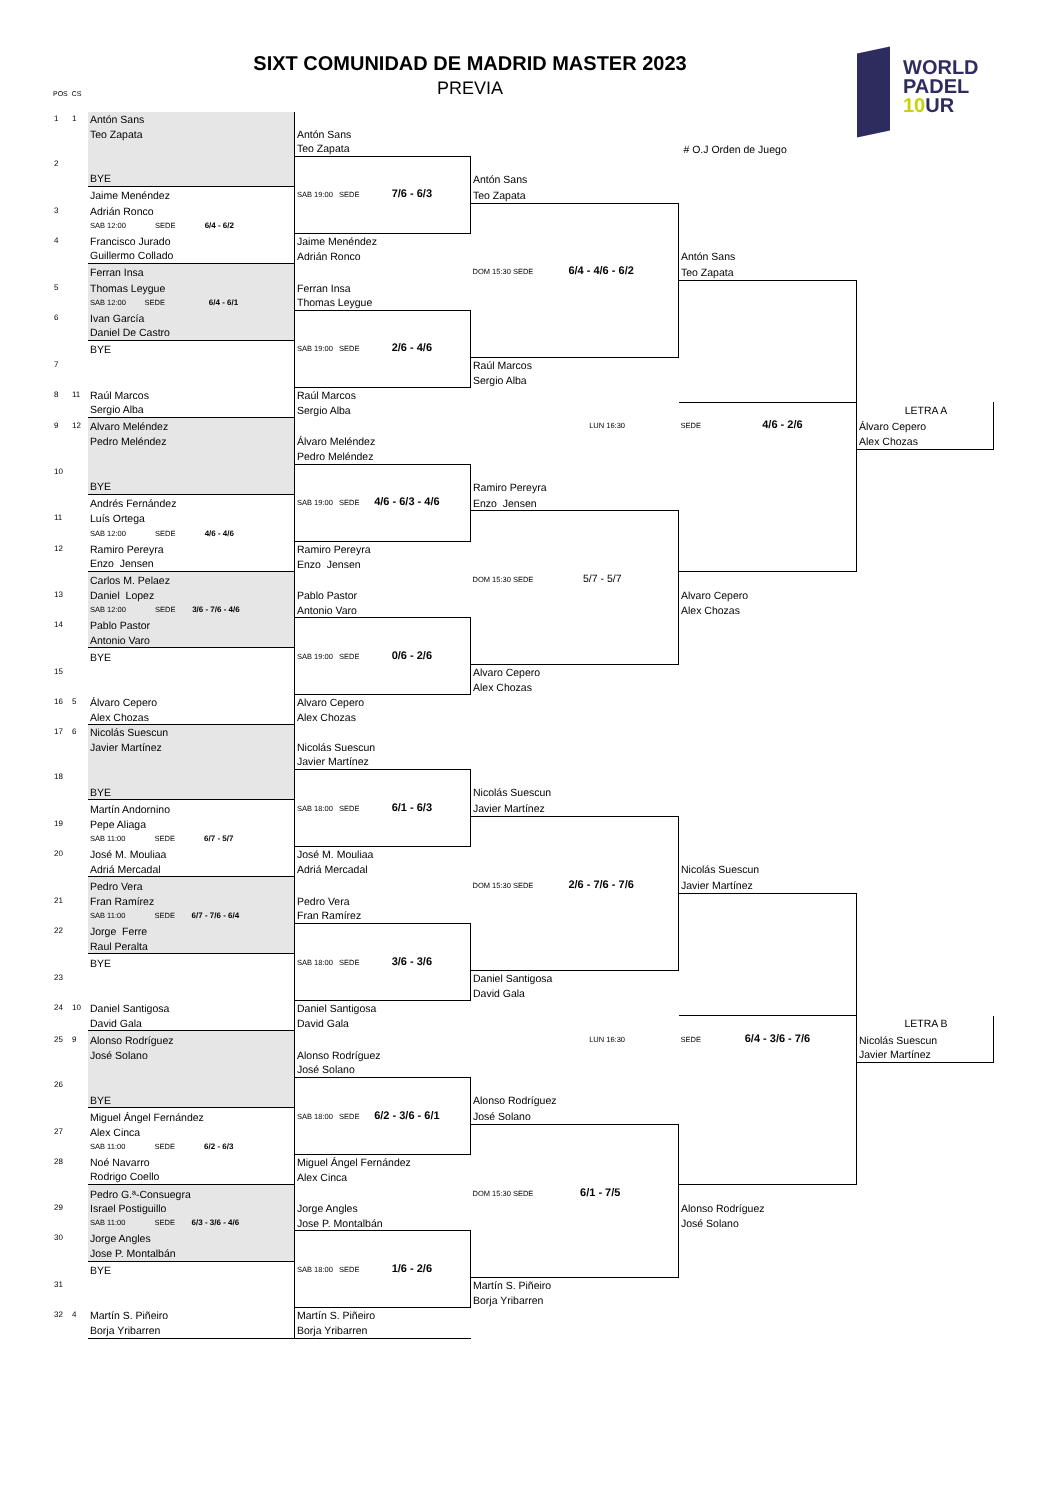SIXT COMUNIDAD DE MADRID MASTER 2023
PREVIA POS CS
WORLD
PADEL
10 UR
| 1 | 1 | Antón Sans | | | | |
| | | Teo Zapata | Antón Sans | | | |
| | | | Teo Zapata | | # O.J Orden de Juego | |
| 2 | | | | | | |
| | | BYE | | Antón Sans | | |
| | | Jaime Menéndez | SAB 19:00 SEDE 7/6 - 6/3 | Teo Zapata | | |
| 3 | | Adrián Ronco | | | | |
| | | SAB 12:00 SEDE 6/4 - 6/2 | | | | |
| 4 | | Francisco Jurado | Jaime Menéndez | | | |
| | | Guillermo Collado | Adrián Ronco | | Antón Sans | |
| | | Ferran Insa | | DOM 15:30 SEDE 6/4 - 4/6 - 6/2 | Teo Zapata | |
| 5 | | Thomas Leygue | Ferran Insa | | | |
| | | SAB 12:00 SEDE 6/4 - 6/1 | Thomas Leygue | | | |
| 6 | | Ivan García | | | | |
| | | Daniel De Castro | | | | |
| | | BYE | SAB 19:00 SEDE 2/6 - 4/6 | | | |
| 7 | | | | Raúl Marcos | | |
| | | | | Sergio Alba | | |
| 8 | 11 | Raúl Marcos | Raúl Marcos | | | |
| | | Sergio Alba | Sergio Alba | | | LETRA A |
| 9 | 12 | Alvaro Meléndez | | LUN 16:30 | SEDE 4/6 - 2/6 | Álvaro Cepero |
| | | Pedro Meléndez | Álvaro Meléndez | | | Alex Chozas |
| | | | Pedro Meléndez | | | |
| 10 | | | | | | |
| | | BYE | | Ramiro Pereyra | | |
| | | Andrés Fernández | SAB 19:00 SEDE 4/6 - 6/3 - 4/6 | Enzo Jensen | | |
| 11 | | Luís Ortega | | | | |
| | | SAB 12:00 SEDE 4/6 - 4/6 | | | | |
| 12 | | Ramiro Pereyra | Ramiro Pereyra | | | |
| | | Enzo Jensen | Enzo Jensen | | | |
| | | Carlos M. Pelaez | | DOM 15:30 SEDE 5/7 - 5/7 | | |
| 13 | | Daniel Lopez | Pablo Pastor | | Alvaro Cepero | |
| | | SAB 12:00 SEDE 3/6 - 7/6 - 4/6 | Antonio Varo | | Alex Chozas | |
| 14 | | Pablo Pastor | | | | |
| | | Antonio Varo | | | | |
| | | BYE | SAB 19:00 SEDE 0/6 - 2/6 | | | |
| 15 | | | | Alvaro Cepero | | |
| | | | | Alex Chozas | | |
| 16 | 5 | Álvaro Cepero | Alvaro Cepero | | | |
| | | Alex Chozas | Alex Chozas | | | |
| 17 | 6 | Nicolás Suescun | | | | |
| | | Javier Martínez | Nicolás Suescun | | | |
| | | | Javier Martínez | | | |
| 18 | | | | | | |
| | | BYE | | Nicolás Suescun | | |
| | | Martín Andornino | SAB 18:00 SEDE 6/1 - 6/3 | Javier Martínez | | |
| 19 | | Pepe Aliaga | | | | |
| | | SAB 11:00 SEDE 6/7 - 5/7 | | | | |
| 20 | | José M. Mouliaa | José M. Mouliaa | | | |
| | | Adriá Mercadal | Adriá Mercadal | | Nicolás Suescun | |
| | | Pedro Vera | | DOM 15:30 SEDE 2/6 - 7/6 - 7/6 | Javier Martínez | |
| 21 | | Fran Ramírez | Pedro Vera | | | |
| | | SAB 11:00 SEDE 6/7 - 7/6 - 6/4 | Fran Ramírez | | | |
| 22 | | Jorge Ferre | | | | |
| | | Raul Peralta | | | | |
| | | BYE | SAB 18:00 SEDE 3/6 - 3/6 | | | |
| 23 | | | | Daniel Santigosa | | |
| | | | | David Gala | | |
| 24 | 10 | Daniel Santigosa | Daniel Santigosa | | | |
| | | David Gala | David Gala | | | LETRA B |
| 25 | 9 | Alonso Rodríguez | | LUN 16:30 | SEDE 6/4 - 3/6 - 7/6 | Nicolás Suescun |
| | | José Solano | Alonso Rodríguez | | | Javier Martínez |
| | | | José Solano | | | |
| 26 | | | | | | |
| | | BYE | | Alonso Rodríguez | | |
| | | Miguel Ángel Fernández | SAB 18:00 SEDE 6/2 - 3/6 - 6/1 | José Solano | | |
| 27 | | Alex Cinca | | | | |
| | | SAB 11:00 SEDE 6/2 - 6/3 | | | | |
| 28 | | Noé Navarro | Miguel Ángel Fernández | | | |
| | | Rodrigo Coello | Alex Cinca | | | |
| | | Pedro G.ª-Consuegra | | DOM 15:30 SEDE 6/1 - 7/5 | | |
| 29 | | Israel Postiguillo | Jorge Angles | | Alonso Rodríguez | |
| | | SAB 11:00 SEDE 6/3 - 3/6 - 4/6 | Jose P. Montalbán | | José Solano | |
| 30 | | Jorge Angles | | | | |
| | | Jose P. Montalbán | | | | |
| | | BYE | SAB 18:00 SEDE 1/6 - 2/6 | | | |
| 31 | | | | Martín S. Piñeiro | | |
| | | | | Borja Yribarren | | |
| 32 | 4 | Martín S. Piñeiro | Martín S. Piñeiro | | | |
| | | Borja Yribarren | Borja Yribarren | | | |